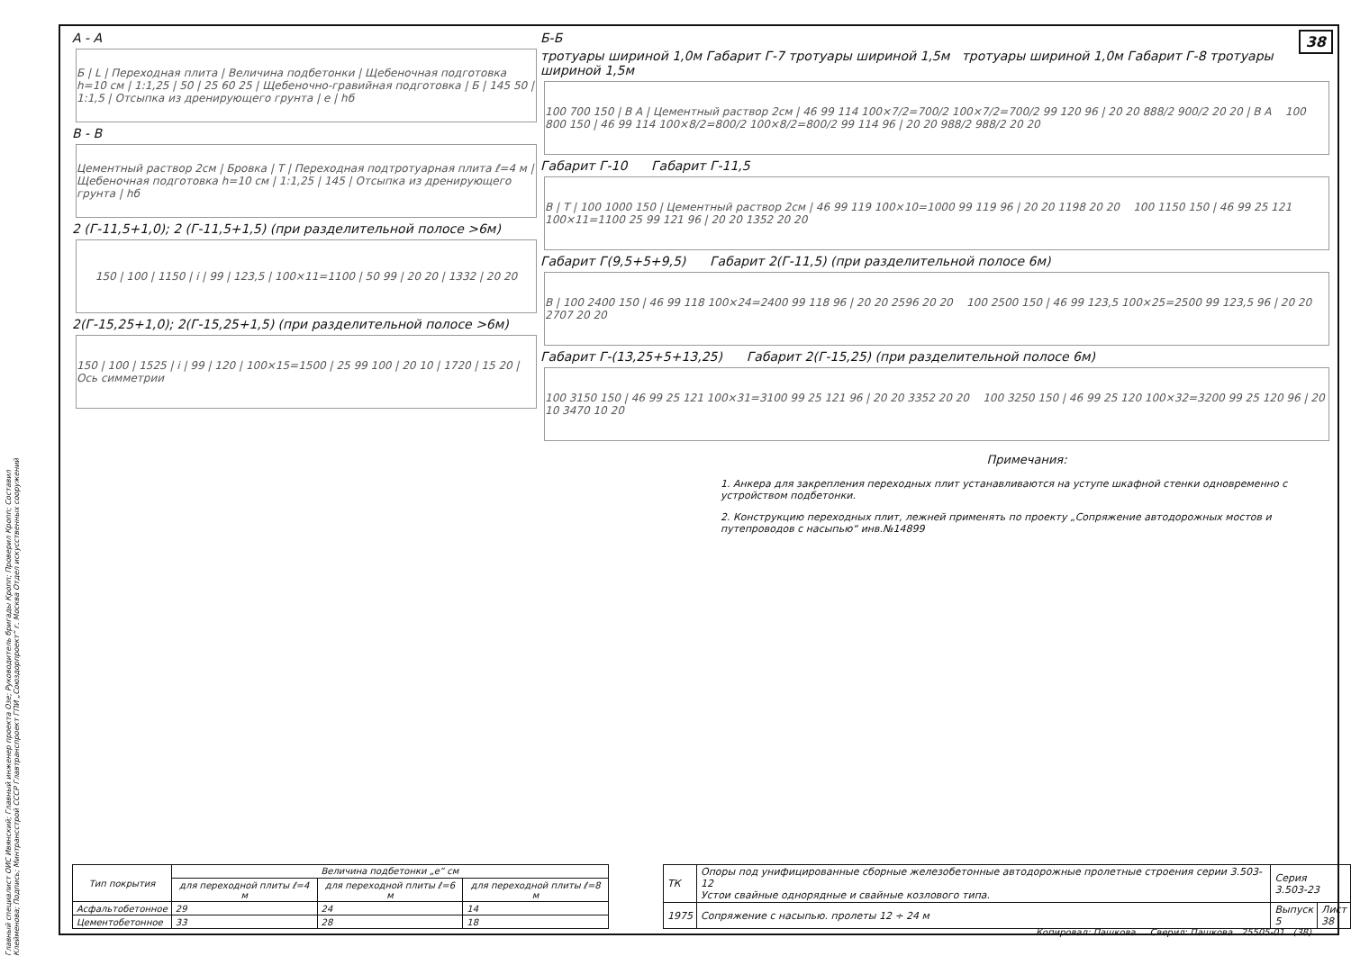38
Главный специалист ОИС Ивянский; Главный инженер проекта Озе; Руководитель бригады Кропп; Проверил Кропп; Составил Клейменова; Подпись; Минтрансстрой СССР Главтранспроект ГПИ „Союздорпроект“ г. Москва Отдел искусственных сооружений
А - А
Б | L | Переходная плита | Величина подбетонки | Щебеночная подготовка h=10 см | 1:1,25 | 50 | 25 60 25 | Щебеночно-гравийная подготовка | Б | 145 50 | 1:1,5 | Отсыпка из дренирующего грунта | e | hб
В - В
Цементный раствор 2см | Бровка | Т | Переходная подтротуарная плита ℓ=4 м | Щебеночная подготовка h=10 см | 1:1,25 | 145 | Отсыпка из дренирующего грунта | hб
2 (Г-11,5+1,0); 2 (Г-11,5+1,5) (при разделительной полосе >6м)
150 | 100 | 1150 | i | 99 | 123,5 | 100×11=1100 | 50 99 | 20 20 | 1332 | 20 20
2(Г-15,25+1,0); 2(Г-15,25+1,5) (при разделительной полосе >6м)
150 | 100 | 1525 | i | 99 | 120 | 100×15=1500 | 25 99 100 | 20 10 | 1720 | 15 20 | Ось симметрии
Б-Б
тротуары шириной 1,0м Габарит Г-7 тротуары шириной 1,5м тротуары шириной 1,0м Габарит Г-8 тротуары шириной 1,5м
100 700 150 | В А | Цементный раствор 2см | 46 99 114 100×7/2=700/2 100×7/2=700/2 99 120 96 | 20 20 888/2 900/2 20 20 | В А 100 800 150 | 46 99 114 100×8/2=800/2 100×8/2=800/2 99 114 96 | 20 20 988/2 988/2 20 20
Габарит Г-10 Габарит Г-11,5
В | Т | 100 1000 150 | Цементный раствор 2см | 46 99 119 100×10=1000 99 119 96 | 20 20 1198 20 20 100 1150 150 | 46 99 25 121 100×11=1100 25 99 121 96 | 20 20 1352 20 20
Габарит Г(9,5+5+9,5) Габарит 2(Г-11,5) (при разделительной полосе 6м)
В | 100 2400 150 | 46 99 118 100×24=2400 99 118 96 | 20 20 2596 20 20 100 2500 150 | 46 99 123,5 100×25=2500 99 123,5 96 | 20 20 2707 20 20
Габарит Г-(13,25+5+13,25) Габарит 2(Г-15,25) (при разделительной полосе 6м)
100 3150 150 | 46 99 25 121 100×31=3100 99 25 121 96 | 20 20 3352 20 20 100 3250 150 | 46 99 25 120 100×32=3200 99 25 120 96 | 20 10 3470 10 20
Примечания:
1. Анкера для закрепления переходных плит устанавливаются на уступе шкафной стенки одновременно с устройством подбетонки.
2. Конструкцию переходных плит, лежней применять по проекту „Сопряжение автодорожных мостов и путепроводов с насыпью“ инв.№14899
| Тип покрытия | Величина подбетонки „e“ см | | |
| --- | --- | --- | --- |
| | для переходной плиты ℓ=4 м | для переходной плиты ℓ=6 м | для переходной плиты ℓ=8 м |
| Асфальтобетонное | 29 | 24 | 14 |
| Цементобетонное | 33 | 28 | 18 |
| ТК | Опоры под унифицированные сборные железобетонные автодорожные пролетные строения серии 3.503-12 Устои свайные однорядные и свайные козлового типа. | Серия 3.503-23 | |
| 1975 | Сопряжение с насыпью. пролеты 12 ÷ 24 м | Выпуск 5 | Лист 38 |
Копировал: Пашкова Сверил: Пашкова 25505-01 (38)